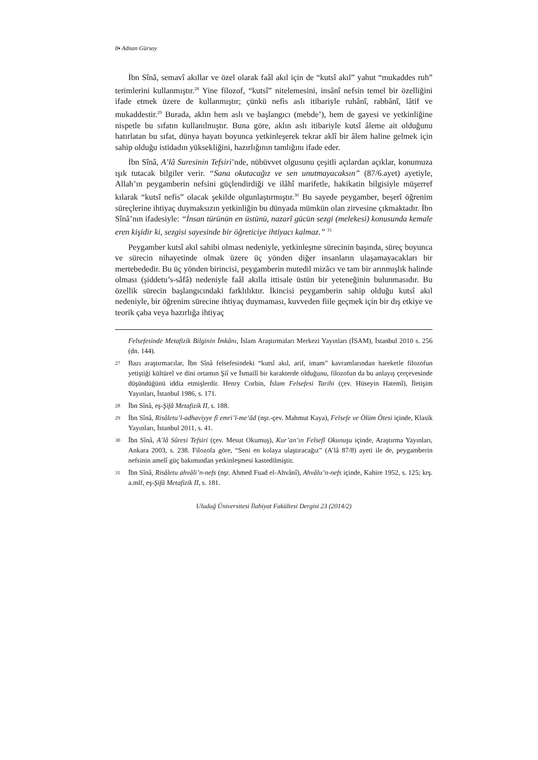8▪ Adnan Gürsoy
İbn Sînâ, semavî akıllar ve özel olarak faâl akıl için de “kutsî akıl” yahut “mukaddes ruh” terimlerini kullanmıştır.<sup>28</sup> Yine filozof, “kutsî” nitelemesini, insânî nefsin temel bir özelliğini ifade etmek üzere de kullanmıştır; çünkü nefis aslı itibariyle ruhânî, rabbânî, lâtif ve mukaddestir.<sup>29</sup> Burada, aklın hem aslı ve başlangıcı (mebde’), hem de gayesi ve yetkinliğine nispetle bu sıfatın kullanılmıştır. Buna göre, aklın aslı itibariyle kutsî âleme ait olduğunu hatırlatan bu sıfat, dünya hayatı boyunca yetkinleşerek tekrar aklî bir âlem haline gelmek için sahip olduğu istidadın yüksekliğini, hazırlığının tamlığını ifade eder.
İbn Sînâ, A’lâ Suresinin Tefsiri’nde, nübüvvet olgusunu çeşitli açılardan açıklar, konumuza ışık tutacak bilgiler verir. “Sana okutacağız ve sen unutmayacaksın” (87/6.ayet) ayetiyle, Allah’ın peygamberin nefsini güçlendirdiği ve ilâhî marifetle, hakikatin bilgisiyle müşerref kılarak “kutsî nefis” olacak şekilde olgunlaştırmıştır.<sup>30</sup> Bu sayede peygamber, beşerî öğrenim süreçlerine ihtiyaç duymaksızın yetkinliğin bu dünyada mümkün olan zirvesine çıkmaktadır. İbn Sînâ’nın ifadesiyle: “İnsan türünün en üstünü, nazarî gücün sezgi (melekesi) konusunda kemale eren kişidir ki, sezgisi sayesinde bir öğreticiye ihtiyacı kalmaz.” <sup>31</sup>
Peygamber kutsî akıl sahibi olması nedeniyle, yetkinleşme sürecinin başında, süreç boyunca ve sürecin nihayetinde olmak üzere üç yönden diğer insanların ulaşamayacakları bir mertebededir. Bu üç yönden birincisi, peygamberin mutedil mizâcı ve tam bir arınmışlık halinde olması (şiddetu’s-sâfâ) nedeniyle faâl akılla ittisale üstün bir yeteneğinin bulunmasıdır. Bu özellik sürecin başlangıcındaki farklılıktır. İkincisi peygamberin sahip olduğu kutsî akıl nedeniyle, bir öğrenim sürecine ihtiyaç duymaması, kuvveden fiile geçmek için bir dış etkiye ve teorik çaba veya hazırlığa ihtiyaç
Felsefesinde Metafizik Bilginin İmkânı, İslam Araştırmaları Merkezi Yayınları (İSAM), İstanbul 2010 s. 256 (dn. 144).
27 Bazı araştırmacılar, İbn Sînâ felsefesindeki “kutsî akıl, arif, imam” kavramlarından hareketle filozofun yetiştiği kültürel ve dini ortamın Şiî ve İsmailî bir karakterde olduğunu, filozofun da bu anlayış çerçevesinde düşündüğünü iddia etmişlerdir. Henry Corbin, İslam Felsefesi Tarihi (çev. Hüseyin Hatemî), İletişim Yayınları, İstanbul 1986, s. 171.
28 İbn Sînâ, eş-Şifâ Metafizik II, s. 188.
29 İbn Sînâ, Risâletu’l-adhaviyye fî emri’l-me’âd (nşr.-çev. Mahmut Kaya), Felsefe ve Ölüm Ötesi içinde, Klasik Yayınları, İstanbul 2011, s. 41.
30 İbn Sînâ, A’lâ Sûresi Tefsiri (çev. Mesut Okumuş), Kur’an’ın Felsefî Okunuşu içinde, Araştırma Yayınları, Ankara 2003, s. 238. Filozofa göre, “Seni en kolaya ulaştıracağız” (A’lâ 87/8) ayeti ile de, peygamberin nefsinin amelî güç bakımından yetkinleşmesi kastedilmiştir.
31 İbn Sînâ, Risâletu ahvâli’n-nefs (nşr. Ahmed Fuad el-Ahvânî), Ahvâlu’n-nefs içinde, Kahire 1952, s. 125; krş. a.mlf, eş-Şifâ Metafizik II, s. 181.
Uludağ Üniversitesi İlahiyat Fakültesi Dergisi 23 (2014/2)